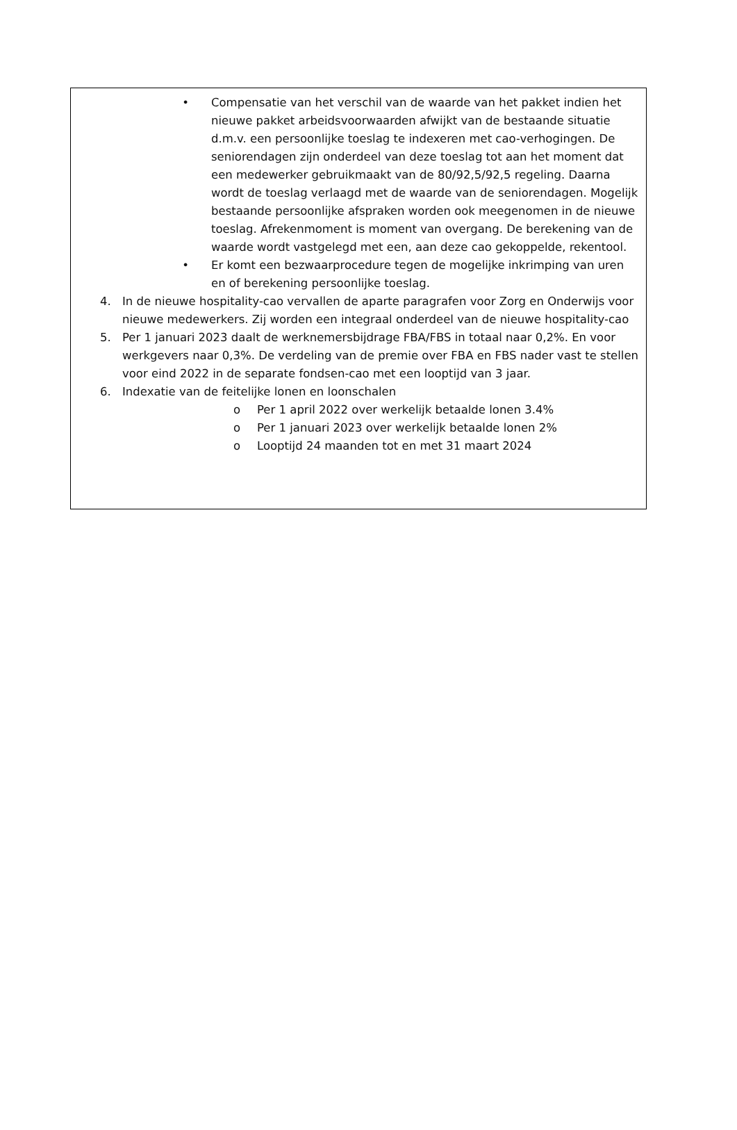• Compensatie van het verschil van de waarde van het pakket indien het nieuwe pakket arbeidsvoorwaarden afwijkt van de bestaande situatie d.m.v. een persoonlijke toeslag te indexeren met cao-verhogingen. De seniorendagen zijn onderdeel van deze toeslag tot aan het moment dat een medewerker gebruikmaakt van de 80/92,5/92,5 regeling. Daarna wordt de toeslag verlaagd met de waarde van de seniorendagen. Mogelijk bestaande persoonlijke afspraken worden ook meegenomen in de nieuwe toeslag. Afrekenmoment is moment van overgang. De berekening van de waarde wordt vastgelegd met een, aan deze cao gekoppelde, rekentool.
• Er komt een bezwaarprocedure tegen de mogelijke inkrimping van uren en of berekening persoonlijke toeslag.
4. In de nieuwe hospitality-cao vervallen de aparte paragrafen voor Zorg en Onderwijs voor nieuwe medewerkers. Zij worden een integraal onderdeel van de nieuwe hospitality-cao
5. Per 1 januari 2023 daalt de werknemersbijdrage FBA/FBS in totaal naar 0,2%. En voor werkgevers naar 0,3%. De verdeling van de premie over FBA en FBS nader vast te stellen voor eind 2022 in de separate fondsen-cao met een looptijd van 3 jaar.
6. Indexatie van de feitelijke lonen en loonschalen
o Per 1 april 2022 over werkelijk betaalde lonen 3.4%
o Per 1 januari 2023 over werkelijk betaalde lonen 2%
o Looptijd 24 maanden tot en met 31 maart 2024